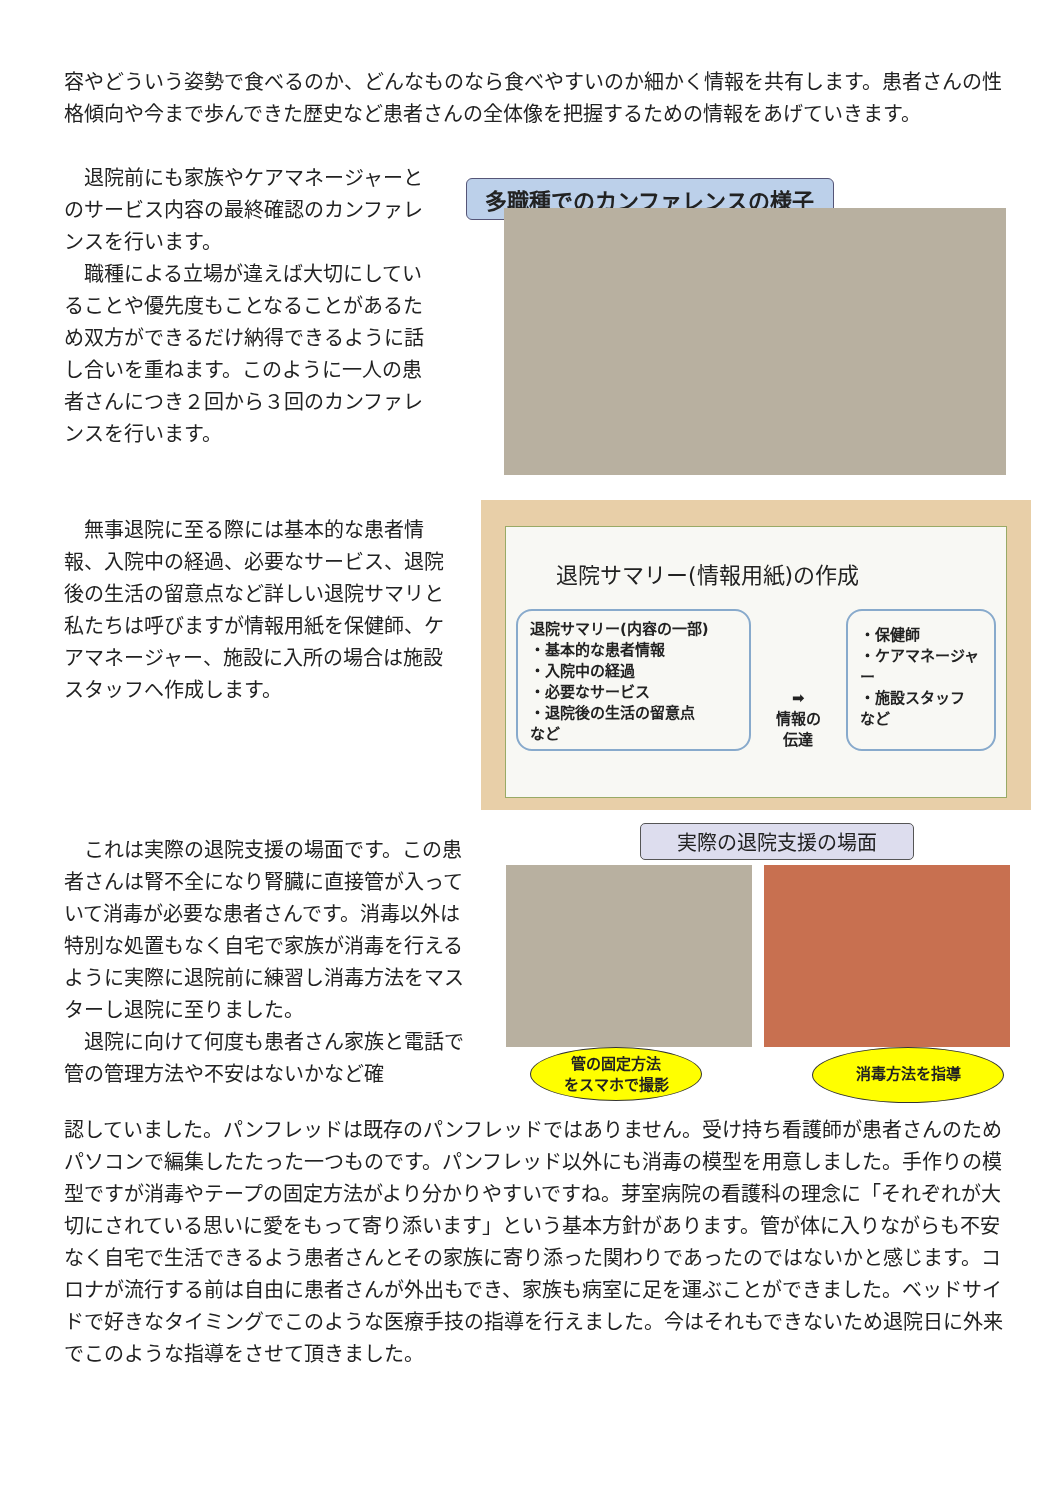容やどういう姿勢で食べるのか、どんなものなら食べやすいのか細かく情報を共有します。患者さんの性格傾向や今まで歩んできた歴史など患者さんの全体像を把握するための情報をあげていきます。
　退院前にも家族やケアマネージャーとのサービス内容の最終確認のカンファレンスを行います。
　職種による立場が違えば大切にしていることや優先度もことなることがあるため双方ができるだけ納得できるように話し合いを重ねます。このように一人の患者さんにつき２回から３回のカンファレンスを行います。
多職種でのカンファレンスの様子
　無事退院に至る際には基本的な患者情報、入院中の経過、必要なサービス、退院後の生活の留意点など詳しい退院サマリと私たちは呼びますが情報用紙を保健師、ケアマネージャー、施設に入所の場合は施設スタッフへ作成します。
退院サマリー(情報用紙)の作成
退院サマリー(内容の一部)
・基本的な患者情報
・入院中の経過
・必要なサービス
・退院後の生活の留意点
など
➡
情報の
伝達
・保健師
・ケアマネージャー
・施設スタッフ
など
　これは実際の退院支援の場面です。この患者さんは腎不全になり腎臓に直接管が入っていて消毒が必要な患者さんです。消毒以外は特別な処置もなく自宅で家族が消毒を行えるように実際に退院前に練習し消毒方法をマスターし退院に至りました。
　退院に向けて何度も患者さん家族と電話で管の管理方法や不安はないかなど確
実際の退院支援の場面
管の固定方法
をスマホで撮影
消毒方法を指導
認していました。パンフレッドは既存のパンフレッドではありません。受け持ち看護師が患者さんのためパソコンで編集したたった一つものです。パンフレッド以外にも消毒の模型を用意しました。手作りの模型ですが消毒やテープの固定方法がより分かりやすいですね。芽室病院の看護科の理念に「それぞれが大切にされている思いに愛をもって寄り添います」という基本方針があります。管が体に入りながらも不安なく自宅で生活できるよう患者さんとその家族に寄り添った関わりであったのではないかと感じます。コロナが流行する前は自由に患者さんが外出もでき、家族も病室に足を運ぶことができました。ベッドサイドで好きなタイミングでこのような医療手技の指導を行えました。今はそれもできないため退院日に外来でこのような指導をさせて頂きました。